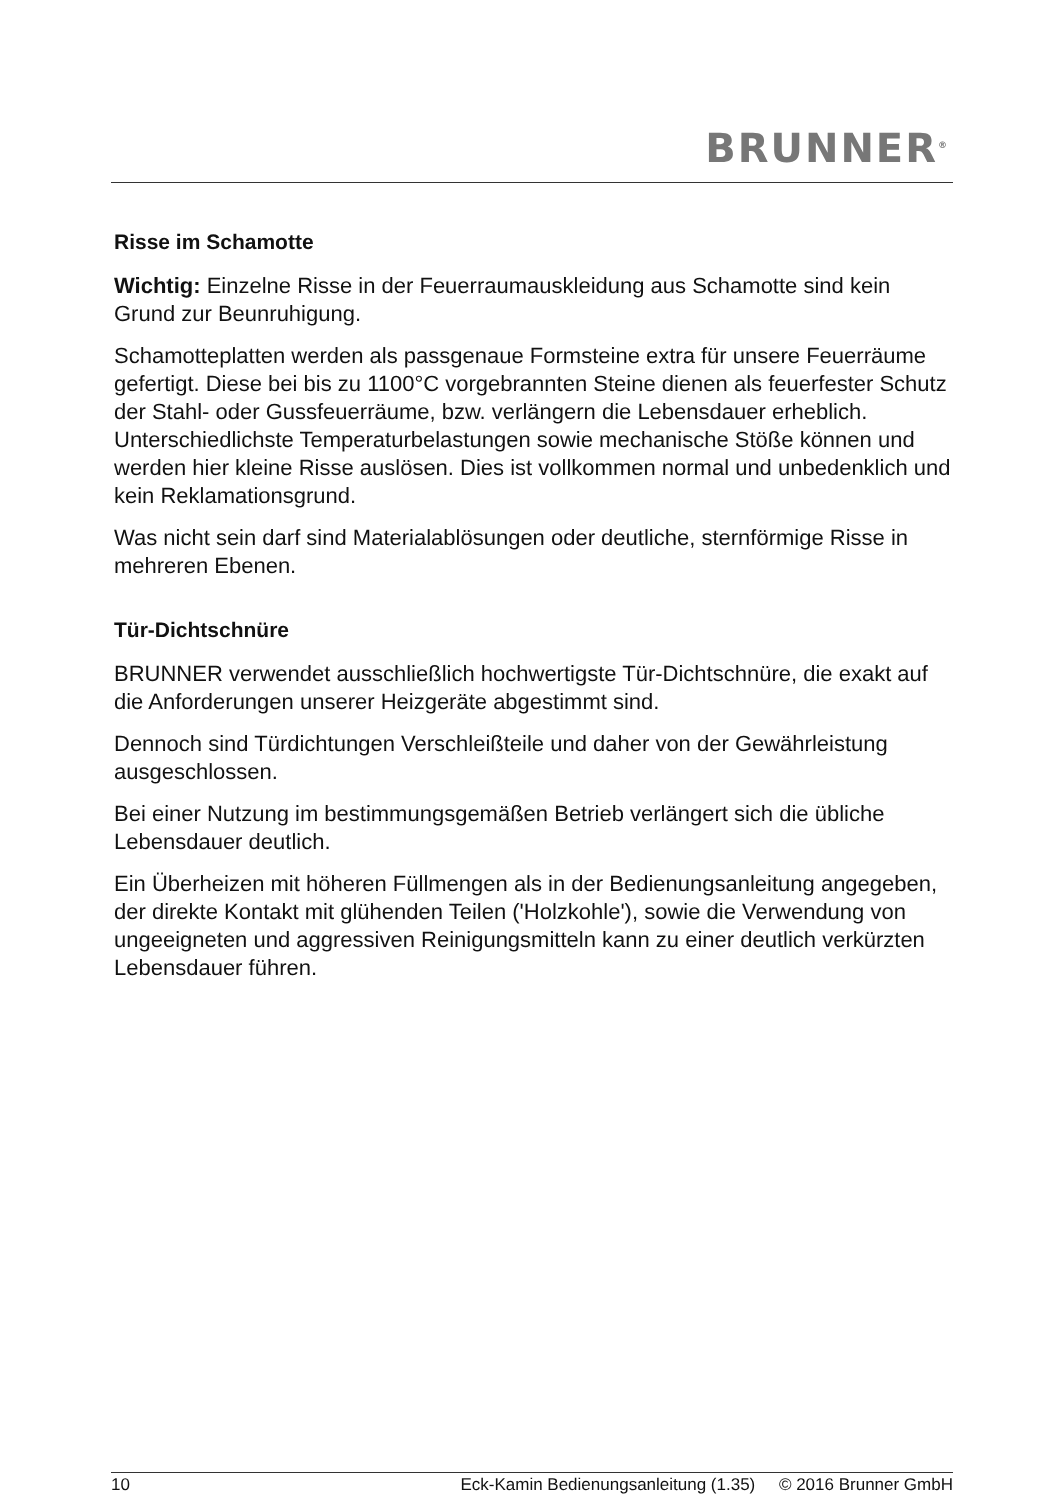BRUNNER<sup>®</sup>
Risse im Schamotte
Wichtig: Einzelne Risse in der Feuerraumauskleidung aus Schamotte sind kein Grund zur Beunruhigung.
Schamotteplatten werden als passgenaue Formsteine extra für unsere Feuerräume gefertigt. Diese bei bis zu 1100°C vorgebrannten Steine dienen als feuerfester Schutz der Stahl- oder Gussfeuerräume, bzw. verlängern die Lebensdauer erheblich. Unterschiedlichste Temperaturbelastungen sowie mechanische Stöße können und werden hier kleine Risse auslösen. Dies ist vollkommen normal und unbedenklich und kein Reklamationsgrund.
Was nicht sein darf sind Materialablösungen oder deutliche, sternförmige Risse in mehreren Ebenen.
Tür-Dichtschnüre
BRUNNER verwendet ausschließlich hochwertigste Tür-Dichtschnüre, die exakt auf die Anforderungen unserer Heizgeräte abgestimmt sind.
Dennoch sind Türdichtungen Verschleißteile und daher von der Gewährleistung ausgeschlossen.
Bei einer Nutzung im bestimmungsgemäßen Betrieb verlängert sich die übliche Lebensdauer deutlich.
Ein Überheizen mit höheren Füllmengen als in der Bedienungsanleitung angegeben, der direkte Kontakt mit glühenden Teilen ('Holzkohle'), sowie die Verwendung von ungeeigneten und aggressiven Reinigungsmitteln kann zu einer deutlich verkürzten Lebensdauer führen.
10 Eck-Kamin Bedienungsanleitung (1.35) © 2016 Brunner GmbH